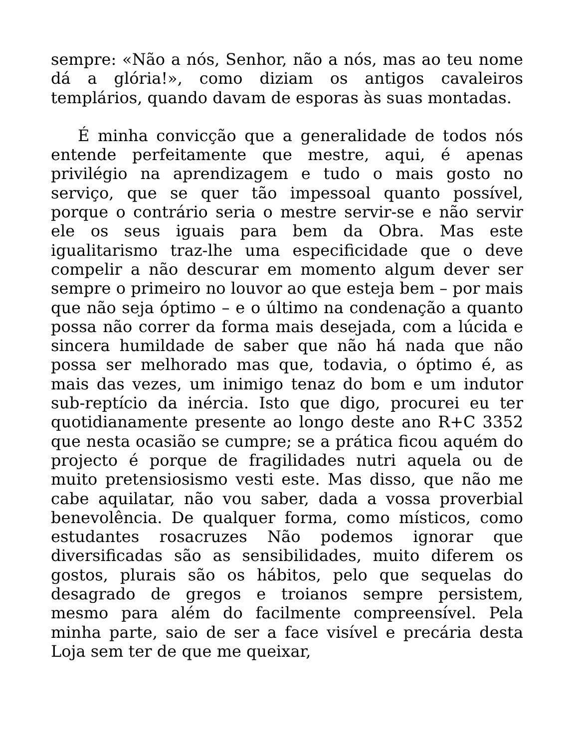sempre: «Não a nós, Senhor, não a nós, mas ao teu nome dá a glória!», como diziam os antigos cavaleiros templários, quando davam de esporas às suas montadas.
É minha convicção que a generalidade de todos nós entende perfeitamente que mestre, aqui, é apenas privilégio na aprendizagem e tudo o mais gosto no serviço, que se quer tão impessoal quanto possível, porque o contrário seria o mestre servir-se e não servir ele os seus iguais para bem da Obra. Mas este igualitarismo traz-lhe uma especificidade que o deve compelir a não descurar em momento algum dever ser sempre o primeiro no louvor ao que esteja bem – por mais que não seja óptimo – e o último na condenação a quanto possa não correr da forma mais desejada, com a lúcida e sincera humildade de saber que não há nada que não possa ser melhorado mas que, todavia, o óptimo é, as mais das vezes, um inimigo tenaz do bom e um indutor sub-reptício da inércia. Isto que digo, procurei eu ter quotidianamente presente ao longo deste ano R+C 3352 que nesta ocasião se cumpre; se a prática ficou aquém do projecto é porque de fragilidades nutri aquela ou de muito pretensiosismo vesti este. Mas disso, que não me cabe aquilatar, não vou saber, dada a vossa proverbial benevolência. De qualquer forma, como místicos, como estudantes rosacruzes Não podemos ignorar que diversificadas são as sensibilidades, muito diferem os gostos, plurais são os hábitos, pelo que sequelas do desagrado de gregos e troianos sempre persistem, mesmo para além do facilmente compreensível. Pela minha parte, saio de ser a face visível e precária desta Loja sem ter de que me queixar,